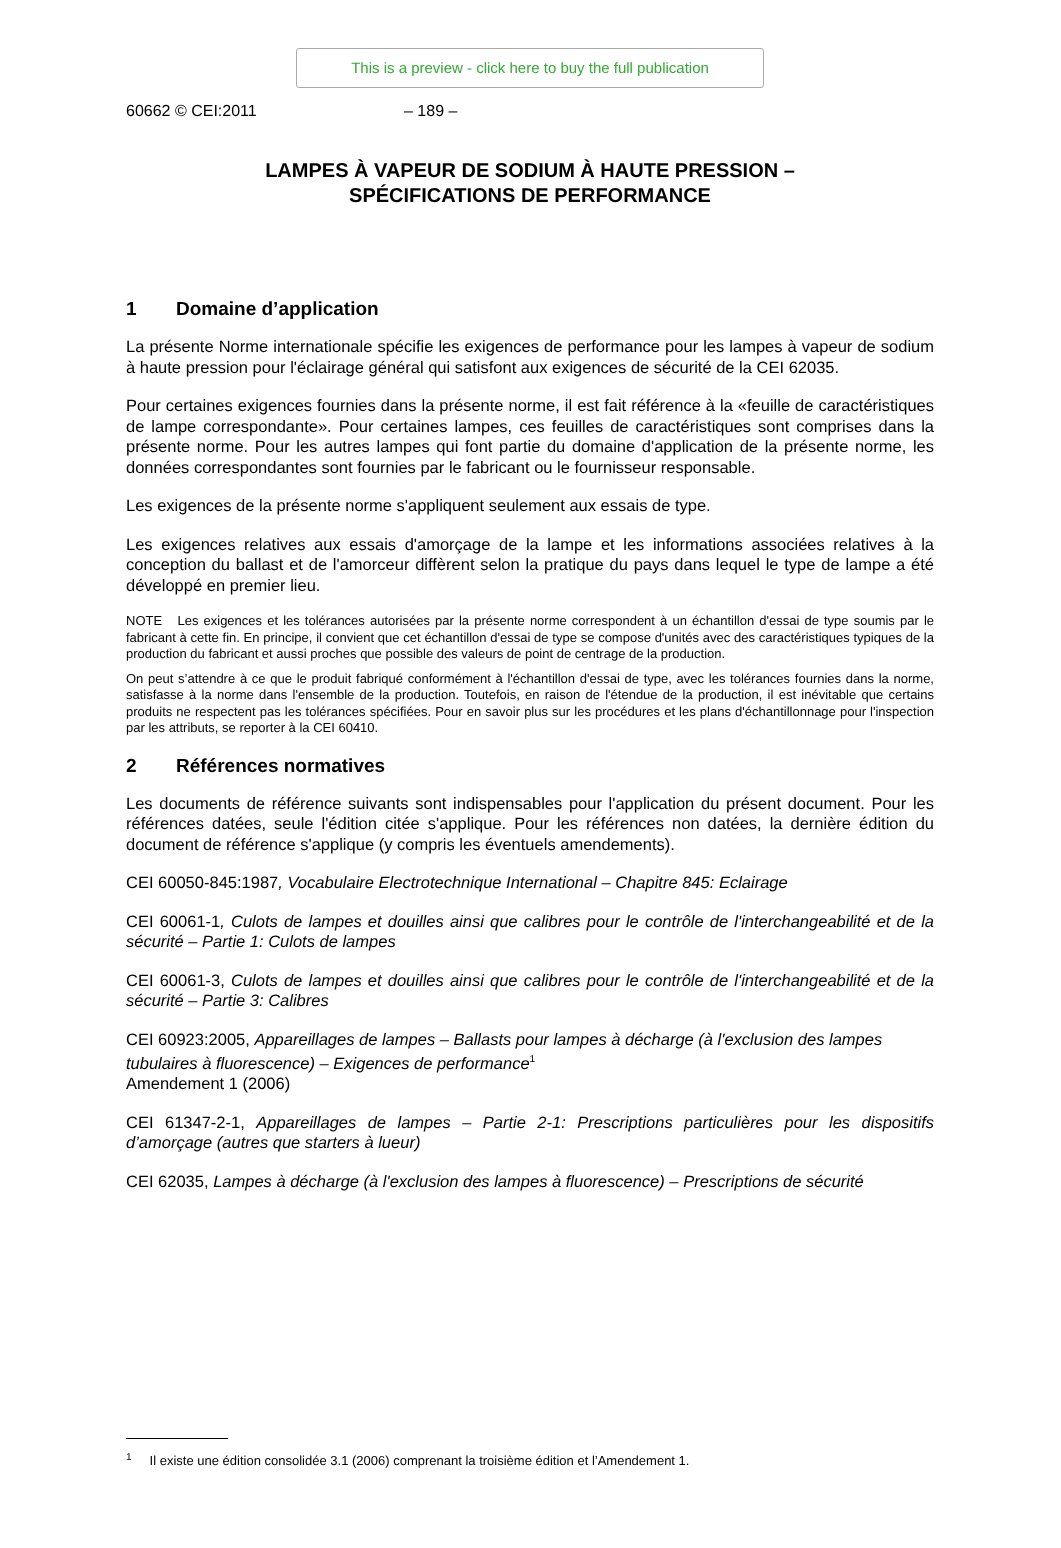This is a preview - click here to buy the full publication
60662 © CEI:2011 – 189 –
LAMPES À VAPEUR DE SODIUM À HAUTE PRESSION –
SPÉCIFICATIONS DE PERFORMANCE
1 Domaine d’application
La présente Norme internationale spécifie les exigences de performance pour les lampes à vapeur de sodium à haute pression pour l'éclairage général qui satisfont aux exigences de sécurité de la CEI 62035.
Pour certaines exigences fournies dans la présente norme, il est fait référence à la «feuille de caractéristiques de lampe correspondante». Pour certaines lampes, ces feuilles de caractéristiques sont comprises dans la présente norme. Pour les autres lampes qui font partie du domaine d'application de la présente norme, les données correspondantes sont fournies par le fabricant ou le fournisseur responsable.
Les exigences de la présente norme s'appliquent seulement aux essais de type.
Les exigences relatives aux essais d'amorçage de la lampe et les informations associées relatives à la conception du ballast et de l'amorceur diffèrent selon la pratique du pays dans lequel le type de lampe a été développé en premier lieu.
NOTE Les exigences et les tolérances autorisées par la présente norme correspondent à un échantillon d'essai de type soumis par le fabricant à cette fin. En principe, il convient que cet échantillon d'essai de type se compose d'unités avec des caractéristiques typiques de la production du fabricant et aussi proches que possible des valeurs de point de centrage de la production.
On peut s’attendre à ce que le produit fabriqué conformément à l'échantillon d'essai de type, avec les tolérances fournies dans la norme, satisfasse à la norme dans l'ensemble de la production. Toutefois, en raison de l'étendue de la production, il est inévitable que certains produits ne respectent pas les tolérances spécifiées. Pour en savoir plus sur les procédures et les plans d'échantillonnage pour l'inspection par les attributs, se reporter à la CEI 60410.
2 Références normatives
Les documents de référence suivants sont indispensables pour l'application du présent document. Pour les références datées, seule l'édition citée s'applique. Pour les références non datées, la dernière édition du document de référence s'applique (y compris les éventuels amendements).
CEI 60050-845:1987, Vocabulaire Electrotechnique International – Chapitre 845: Eclairage
CEI 60061-1, Culots de lampes et douilles ainsi que calibres pour le contrôle de l'interchangeabilité et de la sécurité – Partie 1: Culots de lampes
CEI 60061-3, Culots de lampes et douilles ainsi que calibres pour le contrôle de l'interchangeabilité et de la sécurité – Partie 3: Calibres
CEI 60923:2005, Appareillages de lampes – Ballasts pour lampes à décharge (à l'exclusion des lampes tubulaires à fluorescence) – Exigences de performance<sup>1</sup>
Amendement 1 (2006)
CEI 61347-2-1, Appareillages de lampes – Partie 2-1: Prescriptions particulières pour les dispositifs d’amorçage (autres que starters à lueur)
CEI 62035, Lampes à décharge (à l'exclusion des lampes à fluorescence) – Prescriptions de sécurité
<sup>1</sup> Il existe une édition consolidée 3.1 (2006) comprenant la troisième édition et l’Amendement 1.